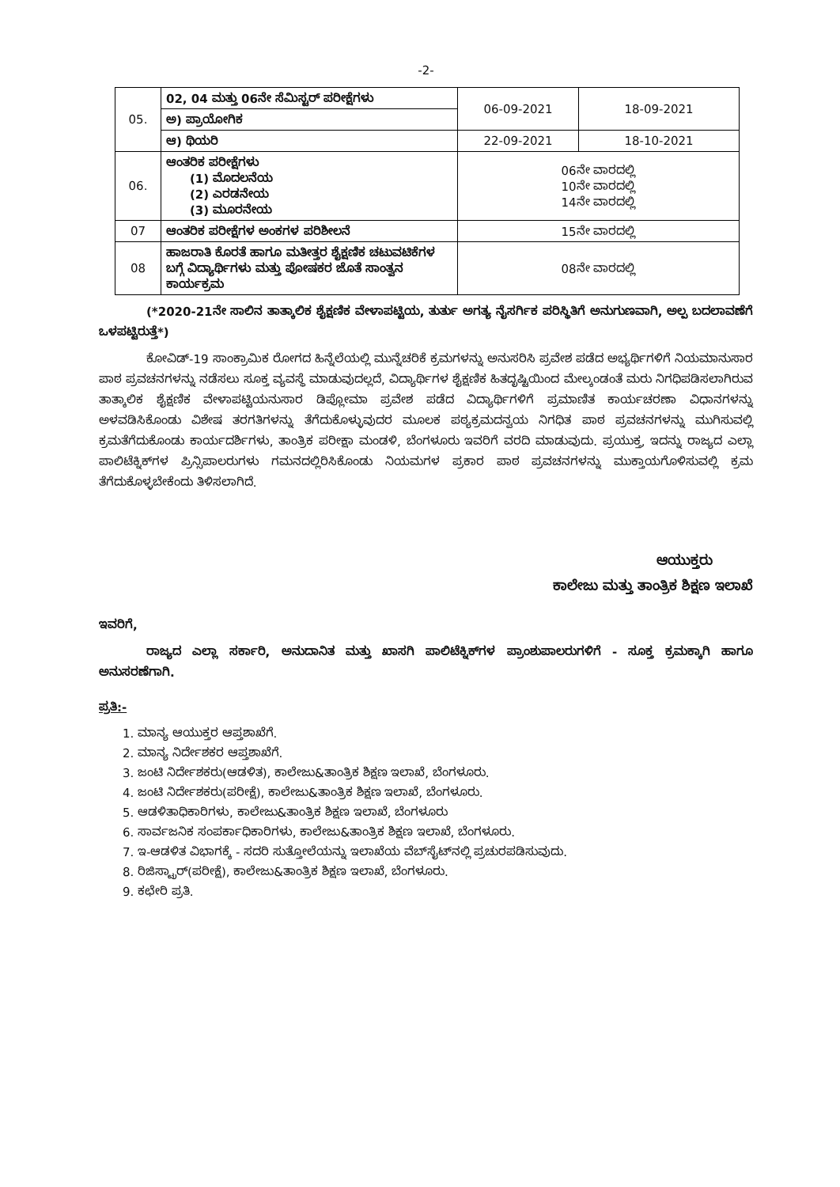-2-
| 05. | 02, 04 ಮತ್ತು 06ನೇ ಸೆಮಿಸ್ಟರ್ ಪರೀಕ್ಷೆಗಳು | 06-09-2021 | 18-09-2021 |
| | ಅ) ಪ್ರಾಯೋಗಿಕ | | |
| | ಆ) ಥಿಯರಿ | 22-09-2021 | 18-10-2021 |
| 06. | ಆಂತರಿಕ ಪರೀಕ್ಷೆಗಳು (1) ಮೊದಲನೆಯ (2) ಎರಡನೇಯ (3) ಮೂರನೇಯ | 06ನೇ ವಾರದಲ್ಲಿ 10ನೇ ವಾರದಲ್ಲಿ 14ನೇ ವಾರದಲ್ಲಿ | |
| 07 | ಆಂತರಿಕ ಪರೀಕ್ಷೆಗಳ ಅಂಕಗಳ ಪರಿಶೀಲನೆ | 15ನೇ ವಾರದಲ್ಲಿ | |
| 08 | ಹಾಜರಾತಿ ಕೊರತೆ ಹಾಗೂ ಮತೀತ್ತರ ಶೈಕ್ಷಣಿಕ ಚಟುವಟಿಕೆಗಳ ಬಗ್ಗೆ ವಿದ್ಯಾರ್ಥಿಗಳು ಮತ್ತು ಪೋಷಕರ ಜೊತೆ ಸಾಂತ್ವನ ಕಾರ್ಯಕ್ರಮ | 08ನೇ ವಾರದಲ್ಲಿ | |
(*2020-21ನೇ ಸಾಲಿನ ತಾತ್ಕಾಲಿಕ ಶೈಕ್ಷಣಿಕ ವೇಳಾಪಟ್ಟಿಯ, ತುರ್ತು ಅಗತ್ಯ ನೈಸರ್ಗಿಕ ಪರಿಸ್ಥಿತಿಗೆ ಅನುಗುಣವಾಗಿ, ಅಲ್ಪ ಬದಲಾವಣೆಗೆ ಒಳಪಟ್ಟಿರುತ್ತೆ*)
ಕೋವಿಡ್-19 ಸಾಂಕ್ರಾಮಿಕ ರೋಗದ ಹಿನ್ನೆಲೆಯಲ್ಲಿ ಮುನ್ನೆಚರಿಕೆ ಕ್ರಮಗಳನ್ನು ಅನುಸರಿಸಿ ಪ್ರವೇಶ ಪಡೆದ ಅಭ್ಯರ್ಥಿಗಳಿಗೆ ನಿಯಮಾನುಸಾರ ಪಾಠ ಪ್ರವಚನಗಳನ್ನು ನಡೆಸಲು ಸೂಕ್ತ ವ್ಯವಸ್ಥೆ ಮಾಡುವುದಲ್ಲದೆ, ವಿದ್ಯಾರ್ಥಿಗಳ ಶೈಕ್ಷಣಿಕ ಹಿತದೃಷ್ಟಿಯಿಂದ ಮೇಲ್ಕಂಡಂತೆ ಮರು ನಿಗಧಿಪಡಿಸಲಾಗಿರುವ ತಾತ್ಕಾಲಿಕ ಶೈಕ್ಷಣಿಕ ವೇಳಾಪಟ್ಟಿಯನುಸಾರ ಡಿಪ್ಲೋಮಾ ಪ್ರವೇಶ ಪಡೆದ ವಿದ್ಯಾರ್ಥಿಗಳಿಗೆ ಪ್ರಮಾಣಿತ ಕಾರ್ಯಚರಣಾ ವಿಧಾನಗಳನ್ನು ಅಳವಡಿಸಿಕೊಂಡು ವಿಶೇಷ ತರಗತಿಗಳನ್ನು ತೆಗೆದುಕೊಳ್ಳುವುದರ ಮೂಲಕ ಪಠ್ಯಕ್ರಮದನ್ವಯ ನಿಗಧಿತ ಪಾಠ ಪ್ರವಚನಗಳನ್ನು ಮುಗಿಸುವಲ್ಲಿ ಕ್ರಮತೆಗೆದುಕೊಂಡು ಕಾರ್ಯದರ್ಶಿಗಳು, ತಾಂತ್ರಿಕ ಪರೀಕ್ಷಾ ಮಂಡಳಿ, ಬೆಂಗಳೂರು ಇವರಿಗೆ ವರದಿ ಮಾಡುವುದು. ಪ್ರಯುಕ್ತ, ಇದನ್ನು ರಾಜ್ಯದ ಎಲ್ಲಾ ಪಾಲಿಟೆಕ್ನಿಕ್‌ಗಳ ಪ್ರಿನ್ಸಿಪಾಲರುಗಳು ಗಮನದಲ್ಲಿರಿಸಿಕೊಂಡು ನಿಯಮಗಳ ಪ್ರಕಾರ ಪಾಠ ಪ್ರವಚನಗಳನ್ನು ಮುಕ್ತಾಯಗೊಳಿಸುವಲ್ಲಿ ಕ್ರಮ ತೆಗೆದುಕೊಳ್ಳಬೇಕೆಂದು ತಿಳಿಸಲಾಗಿದೆ.
ಆಯುಕ್ತರು   
ಕಾಲೇಜು ಮತ್ತು ತಾಂತ್ರಿಕ ಶಿಕ್ಷಣ ಇಲಾಖೆ
ಇವರಿಗೆ,
ರಾಜ್ಯದ ಎಲ್ಲಾ ಸರ್ಕಾರಿ, ಅನುದಾನಿತ ಮತ್ತು ಖಾಸಗಿ ಪಾಲಿಟೆಕ್ನಿಕ್‌ಗಳ ಪ್ರಾಂಶುಪಾಲರುಗಳಿಗೆ - ಸೂಕ್ತ ಕ್ರಮಕ್ಕಾಗಿ ಹಾಗೂ ಅನುಸರಣೆಗಾಗಿ.
ಪ್ರತಿ:-
1. ಮಾನ್ಯ ಆಯುಕ್ತರ ಆಪ್ತಶಾಖೆಗೆ.
2. ಮಾನ್ಯ ನಿರ್ದೇಶಕರ ಆಪ್ತಶಾಖೆಗೆ.
3. ಜಂಟಿ ನಿರ್ದೇಶಕರು(ಆಡಳಿತ), ಕಾಲೇಜು&ತಾಂತ್ರಿಕ ಶಿಕ್ಷಣ ಇಲಾಖೆ, ಬೆಂಗಳೂರು.
4. ಜಂಟಿ ನಿರ್ದೇಶಕರು(ಪರೀಕ್ಷೆ), ಕಾಲೇಜು&ತಾಂತ್ರಿಕ ಶಿಕ್ಷಣ ಇಲಾಖೆ, ಬೆಂಗಳೂರು.
5. ಆಡಳಿತಾಧಿಕಾರಿಗಳು, ಕಾಲೇಜು&ತಾಂತ್ರಿಕ ಶಿಕ್ಷಣ ಇಲಾಖೆ, ಬೆಂಗಳೂರು
6. ಸಾರ್ವಜನಿಕ ಸಂಪರ್ಕಾಧಿಕಾರಿಗಳು, ಕಾಲೇಜು&ತಾಂತ್ರಿಕ ಶಿಕ್ಷಣ ಇಲಾಖೆ, ಬೆಂಗಳೂರು.
7. ಇ-ಆಡಳಿತ ವಿಭಾಗಕ್ಕೆ - ಸದರಿ ಸುತ್ತೋಲೆಯನ್ನು ಇಲಾಖೆಯ ವೆಬ್‌ಸೈಟ್‌ನಲ್ಲಿ ಪ್ರಚುರಪಡಿಸುವುದು.
8. ರಿಜಿಸ್ಟ್ರಾರ್(ಪರೀಕ್ಷೆ), ಕಾಲೇಜು&ತಾಂತ್ರಿಕ ಶಿಕ್ಷಣ ಇಲಾಖೆ, ಬೆಂಗಳೂರು.
9. ಕಛೇರಿ ಪ್ರತಿ.